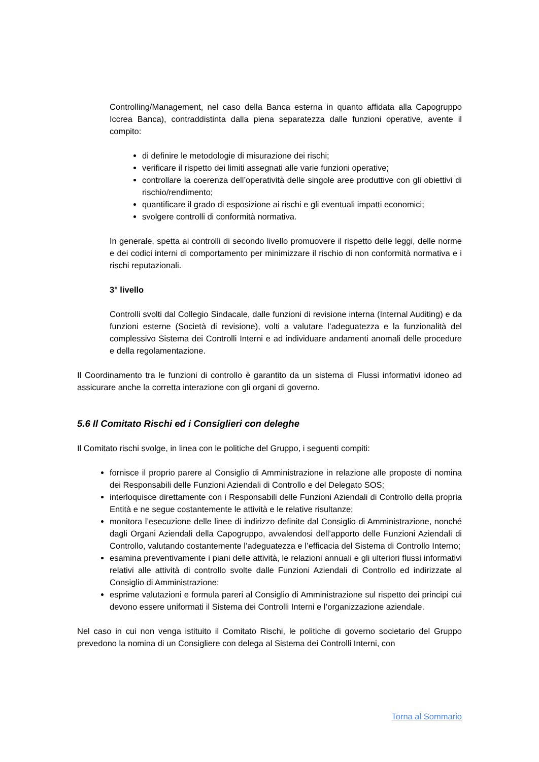Controlling/Management, nel caso della Banca esterna in quanto affidata alla Capogruppo Iccrea Banca), contraddistinta dalla piena separatezza dalle funzioni operative, avente il compito:
di definire le metodologie di misurazione dei rischi;
verificare il rispetto dei limiti assegnati alle varie funzioni operative;
controllare la coerenza dell’operatività delle singole aree produttive con gli obiettivi di rischio/rendimento;
quantificare il grado di esposizione ai rischi e gli eventuali impatti economici;
svolgere controlli di conformità normativa.
In generale, spetta ai controlli di secondo livello promuovere il rispetto delle leggi, delle norme e dei codici interni di comportamento per minimizzare il rischio di non conformità normativa e i rischi reputazionali.
3° livello
Controlli svolti dal Collegio Sindacale, dalle funzioni di revisione interna (Internal Auditing) e da funzioni esterne (Società di revisione), volti a valutare l’adeguatezza e la funzionalità del complessivo Sistema dei Controlli Interni e ad individuare andamenti anomali delle procedure e della regolamentazione.
Il Coordinamento tra le funzioni di controllo è garantito da un sistema di Flussi informativi idoneo ad assicurare anche la corretta interazione con gli organi di governo.
5.6 Il Comitato Rischi ed i Consiglieri con deleghe
Il Comitato rischi svolge, in linea con le politiche del Gruppo, i seguenti compiti:
fornisce il proprio parere al Consiglio di Amministrazione in relazione alle proposte di nomina dei Responsabili delle Funzioni Aziendali di Controllo e del Delegato SOS;
interloquisce direttamente con i Responsabili delle Funzioni Aziendali di Controllo della propria Entità e ne segue costantemente le attività e le relative risultanze;
monitora l’esecuzione delle linee di indirizzo definite dal Consiglio di Amministrazione, nonché dagli Organi Aziendali della Capogruppo, avvalendosi dell’apporto delle Funzioni Aziendali di Controllo, valutando costantemente l’adeguatezza e l’efficacia del Sistema di Controllo Interno;
esamina preventivamente i piani delle attività, le relazioni annuali e gli ulteriori flussi informativi relativi alle attività di controllo svolte dalle Funzioni Aziendali di Controllo ed indirizzate al Consiglio di Amministrazione;
esprime valutazioni e formula pareri al Consiglio di Amministrazione sul rispetto dei principi cui devono essere uniformati il Sistema dei Controlli Interni e l’organizzazione aziendale.
Nel caso in cui non venga istituito il Comitato Rischi, le politiche di governo societario del Gruppo prevedono la nomina di un Consigliere con delega al Sistema dei Controlli Interni, con
Torna al Sommario